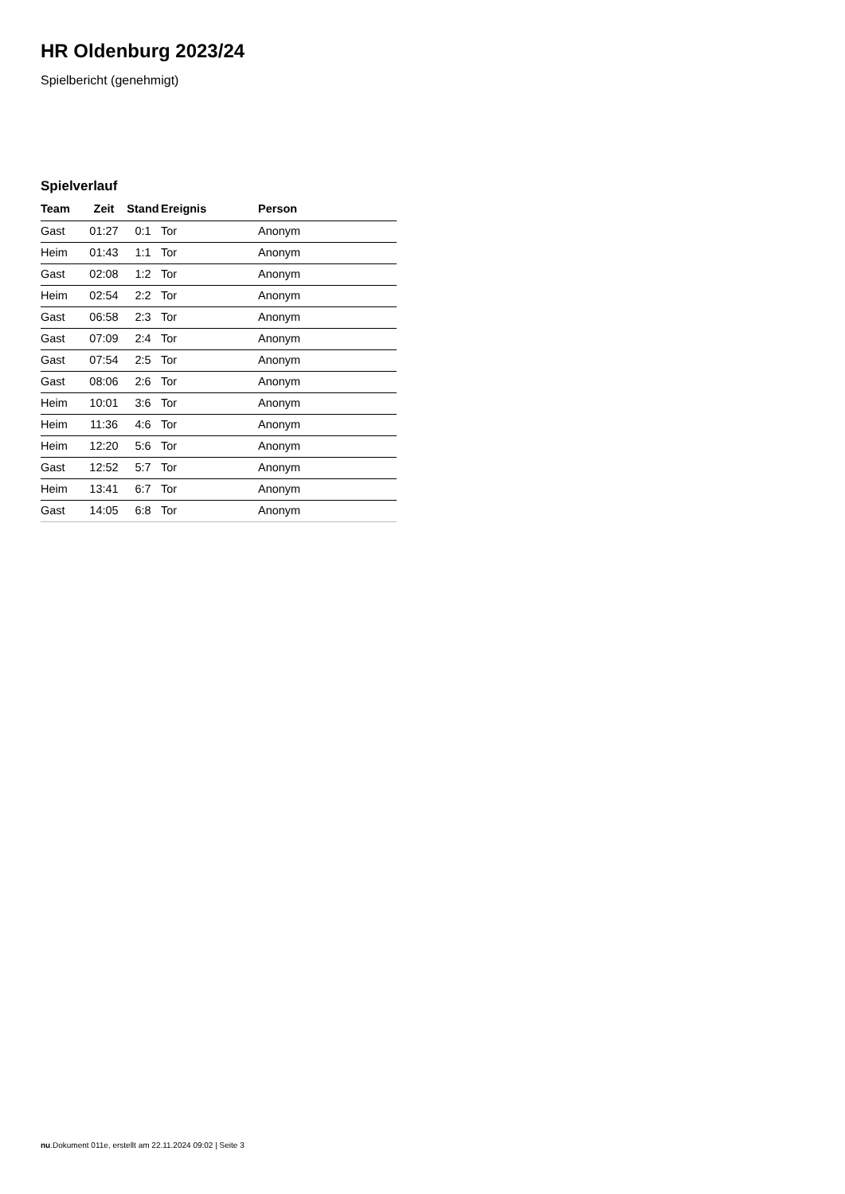HR Oldenburg 2023/24
Spielbericht (genehmigt)
Spielverlauf
| Team | Zeit | Stand | Ereignis | Person |
| --- | --- | --- | --- | --- |
| Gast | 01:27 | 0:1 | Tor | Anonym |
| Heim | 01:43 | 1:1 | Tor | Anonym |
| Gast | 02:08 | 1:2 | Tor | Anonym |
| Heim | 02:54 | 2:2 | Tor | Anonym |
| Gast | 06:58 | 2:3 | Tor | Anonym |
| Gast | 07:09 | 2:4 | Tor | Anonym |
| Gast | 07:54 | 2:5 | Tor | Anonym |
| Gast | 08:06 | 2:6 | Tor | Anonym |
| Heim | 10:01 | 3:6 | Tor | Anonym |
| Heim | 11:36 | 4:6 | Tor | Anonym |
| Heim | 12:20 | 5:6 | Tor | Anonym |
| Gast | 12:52 | 5:7 | Tor | Anonym |
| Heim | 13:41 | 6:7 | Tor | Anonym |
| Gast | 14:05 | 6:8 | Tor | Anonym |
nu.Dokument 011e, erstellt am 22.11.2024 09:02 | Seite 3